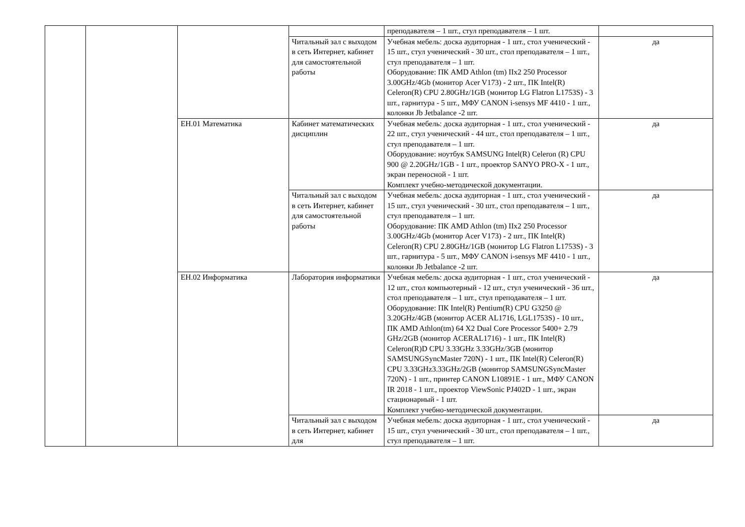| | | | | преподавателя – 1 шт., стул преподавателя – 1 шт. | |
| | | | Читальный зал с выходом в сеть Интернет, кабинет для самостоятельной работы | Учебная мебель: доска аудиторная - 1 шт., стол ученический - 15 шт., стул ученический - 30 шт., стол преподавателя – 1 шт., стул преподавателя – 1 шт. Оборудование: ПК AMD Athlon (tm) IIx2 250 Processor 3.00GHz/4Gb (монитор Acer V173) - 2 шт., ПК Intel(R) Celeron(R) CPU 2.80GHz/1GB (монитор LG Flatron L1753S) - 3 шт., гарнитура - 5 шт., МФУ CANON i-sensys MF 4410 - 1 шт., колонки Jb Jetbalance -2 шт. | да |
| | | ЕН.01 Математика | Кабинет математических дисциплин | Учебная мебель: доска аудиторная - 1 шт., стол ученический - 22 шт., стул ученический - 44 шт., стол преподавателя – 1 шт., стул преподавателя – 1 шт. Оборудование: ноутбук SAMSUNG Intel(R) Celeron (R) CPU 900 @ 2.20GHz/1GB - 1 шт., проектор SANYO PRO-X - 1 шт., экран переносной - 1 шт. Комплект учебно-методической документации. | да |
| | | | Читальный зал с выходом в сеть Интернет, кабинет для самостоятельной работы | Учебная мебель: доска аудиторная - 1 шт., стол ученический - 15 шт., стул ученический - 30 шт., стол преподавателя – 1 шт., стул преподавателя – 1 шт. Оборудование: ПК AMD Athlon (tm) IIx2 250 Processor 3.00GHz/4Gb (монитор Acer V173) - 2 шт., ПК Intel(R) Celeron(R) CPU 2.80GHz/1GB (монитор LG Flatron L1753S) - 3 шт., гарнитура - 5 шт., МФУ CANON i-sensys MF 4410 - 1 шт., колонки Jb Jetbalance -2 шт. | да |
| | | ЕН.02 Информатика | Лаборатория информатики | Учебная мебель: доска аудиторная - 1 шт., стол ученический - 12 шт., стол компьютерный - 12 шт., стул ученический - 36 шт., стол преподавателя – 1 шт., стул преподавателя – 1 шт. Оборудование: ПК Intel(R) Pentium(R) CPU G3250 @ 3.20GHz/4GB (монитор ACER AL1716, LGL1753S) - 10 шт., ПК AMD Athlon(tm) 64 X2 Dual Core Processor 5400+ 2.79 GHz/2GB (монитор ACERAL1716) - 1 шт., ПК Intel(R) Celeron(R)D CPU 3.33GHz 3.33GHz/3GB (монитор SAMSUNGSyncMaster 720N) - 1 шт., ПК Intel(R) Celeron(R) CPU 3.33GHz3.33GHz/2GB (монитор SAMSUNGSyncMaster 720N) - 1 шт., принтер CANON L10891E - 1 шт., МФУ CANON IR 2018 - 1 шт., проектор ViewSonic PJ402D - 1 шт., экран стационарный - 1 шт. Комплект учебно-методической документации. | да |
| | | | Читальный зал с выходом в сеть Интернет, кабинет для | Учебная мебель: доска аудиторная - 1 шт., стол ученический - 15 шт., стул ученический - 30 шт., стол преподавателя – 1 шт., стул преподавателя – 1 шт. | да |